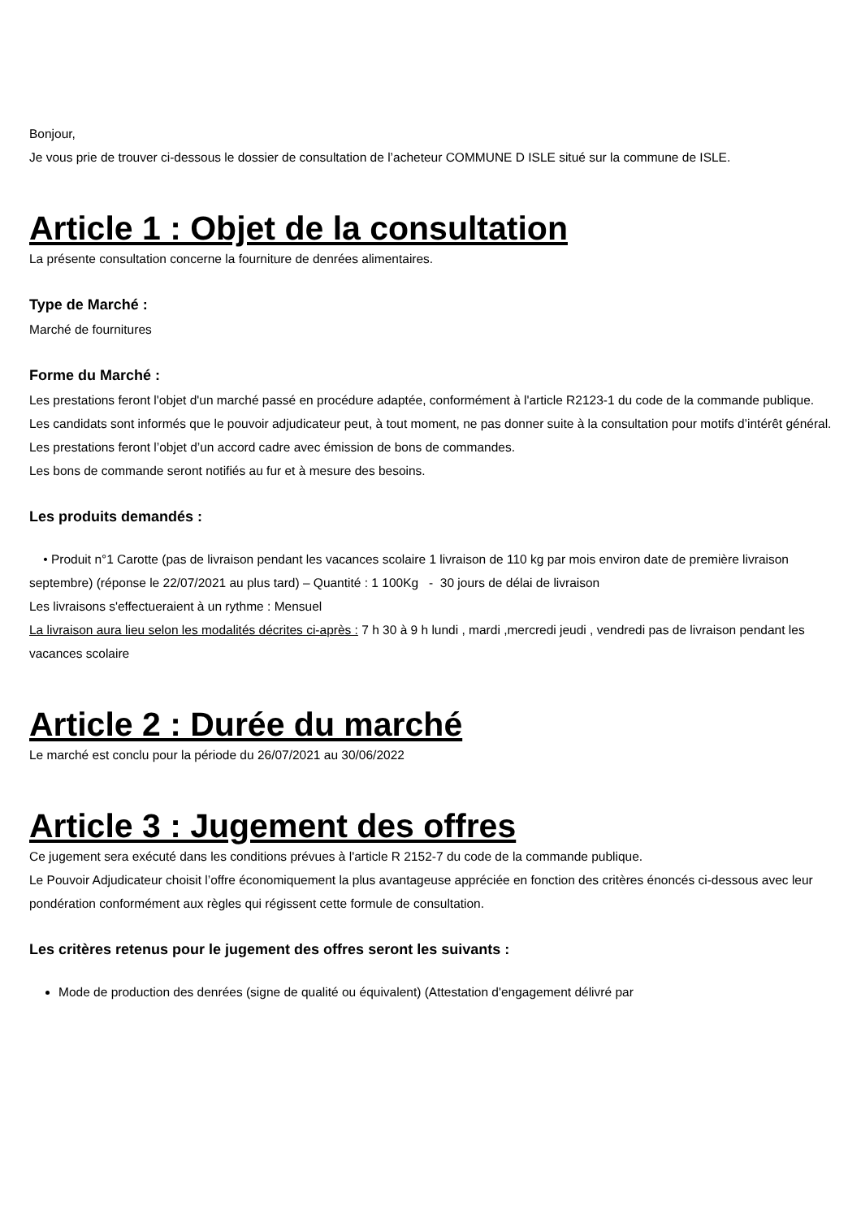Bonjour,
Je vous prie de trouver ci-dessous le dossier de consultation de l’acheteur COMMUNE D ISLE situé sur la commune de ISLE.
Article 1 : Objet de la consultation
La présente consultation concerne la fourniture de denrées alimentaires.
Type de Marché :
Marché de fournitures
Forme du Marché :
Les prestations feront l'objet d'un marché passé en procédure adaptée, conformément à l'article R2123-1 du code de la commande publique.
Les candidats sont informés que le pouvoir adjudicateur peut, à tout moment, ne pas donner suite à la consultation pour motifs d’intérêt général.
Les prestations feront l’objet d’un accord cadre avec émission de bons de commandes.
Les bons de commande seront notifiés au fur et à mesure des besoins.
Les produits demandés :
• Produit n°1 Carotte (pas de livraison pendant les vacances scolaire 1 livraison de 110 kg par mois environ date de première livraison septembre) (réponse le 22/07/2021 au plus tard) – Quantité : 1 100Kg - 30 jours de délai de livraison
Les livraisons s'effectueraient à un rythme : Mensuel
La livraison aura lieu selon les modalités décrites ci-après : 7 h 30 à 9 h lundi , mardi ,mercredi jeudi , vendredi pas de livraison pendant les vacances scolaire
Article 2 : Durée du marché
Le marché est conclu pour la période du 26/07/2021 au 30/06/2022
Article 3 : Jugement des offres
Ce jugement sera exécuté dans les conditions prévues à l'article R 2152-7 du code de la commande publique.
Le Pouvoir Adjudicateur choisit l’offre économiquement la plus avantageuse appréciée en fonction des critères énoncés ci-dessous avec leur pondération conformément aux règles qui régissent cette formule de consultation.
Les critères retenus pour le jugement des offres seront les suivants :
Mode de production des denrées (signe de qualité ou équivalent) (Attestation d'engagement délivré par